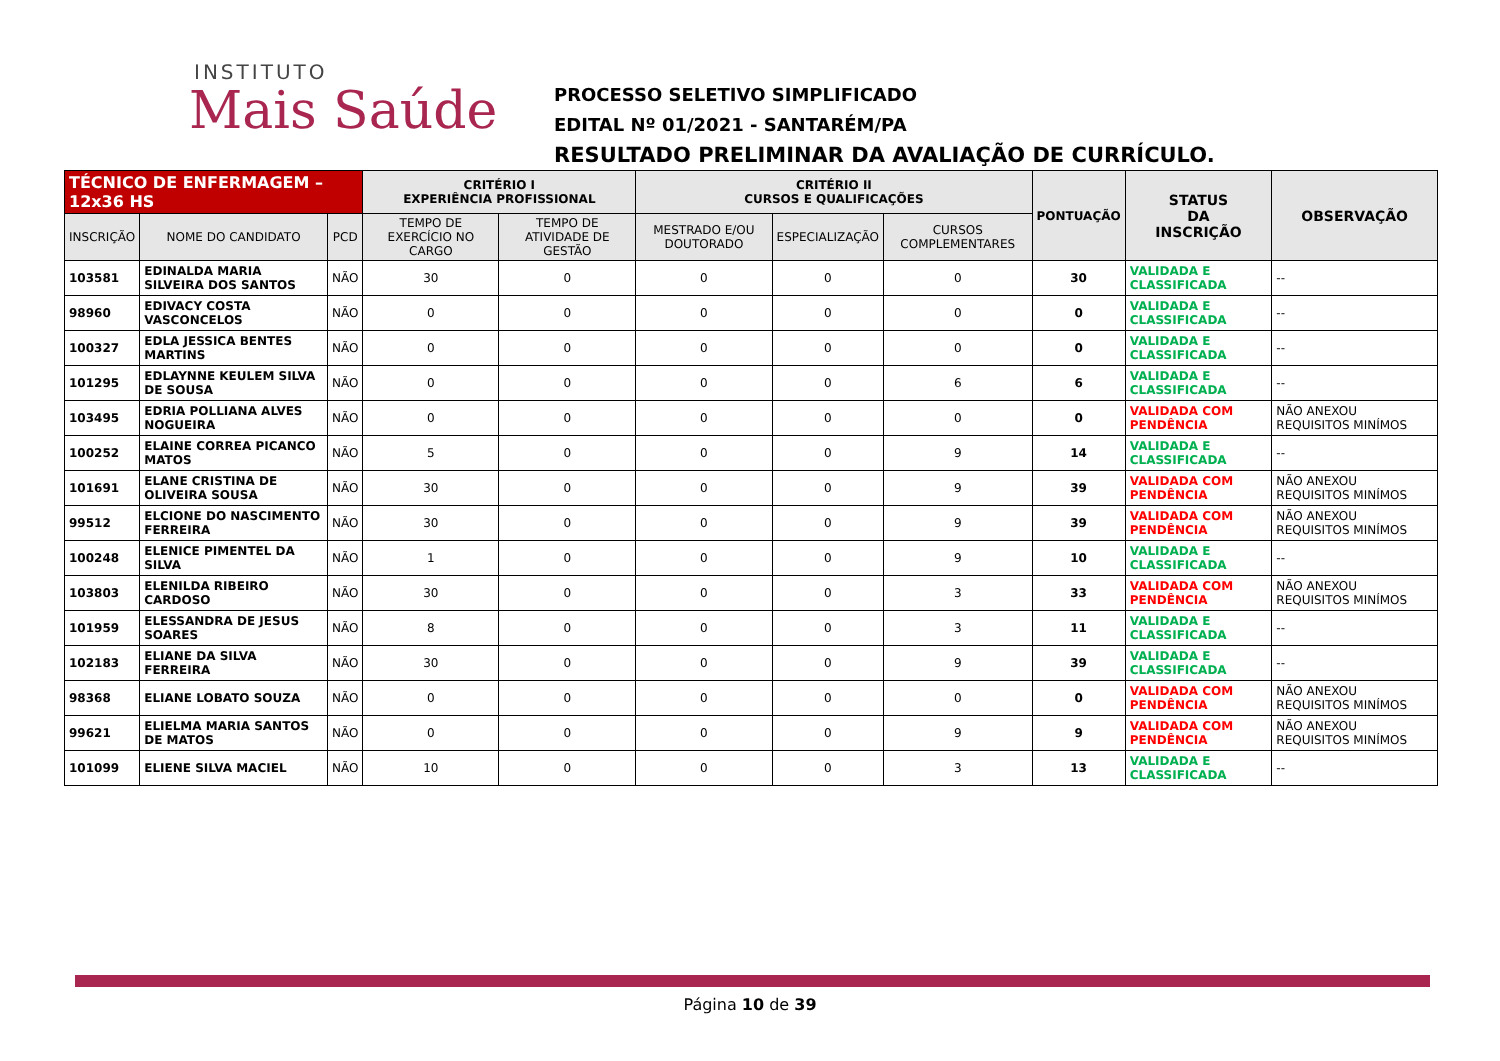INSTITUTO
Mais Saúde
PROCESSO SELETIVO SIMPLIFICADO
EDITAL Nº 01/2021 - SANTARÉM/PA
RESULTADO PRELIMINAR DA AVALIAÇÃO DE CURRÍCULO.
| TÉCNICO DE ENFERMAGEM – 12x36 HS | | | CRITÉRIO I EXPERIÊNCIA PROFISSIONAL | | CRITÉRIO II CURSOS E QUALIFICAÇÕES | | | PONTUAÇÃO | STATUS DA INSCRIÇÃO | OBSERVAÇÃO |
| --- | --- | --- | --- | --- | --- | --- | --- | --- | --- | --- |
| INSCRIÇÃO | NOME DO CANDIDATO | PCD | TEMPO DE EXERCÍCIO NO CARGO | TEMPO DE ATIVIDADE DE GESTÃO | MESTRADO E/OU DOUTORADO | ESPECIALIZAÇÃO | CURSOS COMPLEMENTARES | | | |
| 103581 | EDINALDA MARIA SILVEIRA DOS SANTOS | NÃO | 30 | 0 | 0 | 0 | 0 | 30 | VALIDADA E CLASSIFICADA | -- |
| 98960 | EDIVACY COSTA VASCONCELOS | NÃO | 0 | 0 | 0 | 0 | 0 | 0 | VALIDADA E CLASSIFICADA | -- |
| 100327 | EDLA JESSICA BENTES MARTINS | NÃO | 0 | 0 | 0 | 0 | 0 | 0 | VALIDADA E CLASSIFICADA | -- |
| 101295 | EDLAYNNE KEULEM SILVA DE SOUSA | NÃO | 0 | 0 | 0 | 0 | 6 | 6 | VALIDADA E CLASSIFICADA | -- |
| 103495 | EDRIA POLLIANA ALVES NOGUEIRA | NÃO | 0 | 0 | 0 | 0 | 0 | 0 | VALIDADA COM PENDÊNCIA | NÃO ANEXOU REQUISITOS MINÍMOS |
| 100252 | ELAINE CORREA PICANCO MATOS | NÃO | 5 | 0 | 0 | 0 | 9 | 14 | VALIDADA E CLASSIFICADA | -- |
| 101691 | ELANE CRISTINA DE OLIVEIRA SOUSA | NÃO | 30 | 0 | 0 | 0 | 9 | 39 | VALIDADA COM PENDÊNCIA | NÃO ANEXOU REQUISITOS MINÍMOS |
| 99512 | ELCIONE DO NASCIMENTO FERREIRA | NÃO | 30 | 0 | 0 | 0 | 9 | 39 | VALIDADA COM PENDÊNCIA | NÃO ANEXOU REQUISITOS MINÍMOS |
| 100248 | ELENICE PIMENTEL DA SILVA | NÃO | 1 | 0 | 0 | 0 | 9 | 10 | VALIDADA E CLASSIFICADA | -- |
| 103803 | ELENILDA RIBEIRO CARDOSO | NÃO | 30 | 0 | 0 | 0 | 3 | 33 | VALIDADA COM PENDÊNCIA | NÃO ANEXOU REQUISITOS MINÍMOS |
| 101959 | ELESSANDRA DE JESUS SOARES | NÃO | 8 | 0 | 0 | 0 | 3 | 11 | VALIDADA E CLASSIFICADA | -- |
| 102183 | ELIANE DA SILVA FERREIRA | NÃO | 30 | 0 | 0 | 0 | 9 | 39 | VALIDADA E CLASSIFICADA | -- |
| 98368 | ELIANE LOBATO SOUZA | NÃO | 0 | 0 | 0 | 0 | 0 | 0 | VALIDADA COM PENDÊNCIA | NÃO ANEXOU REQUISITOS MINÍMOS |
| 99621 | ELIELMA MARIA SANTOS DE MATOS | NÃO | 0 | 0 | 0 | 0 | 9 | 9 | VALIDADA COM PENDÊNCIA | NÃO ANEXOU REQUISITOS MINÍMOS |
| 101099 | ELIENE SILVA MACIEL | NÃO | 10 | 0 | 0 | 0 | 3 | 13 | VALIDADA E CLASSIFICADA | -- |
Página 10 de 39